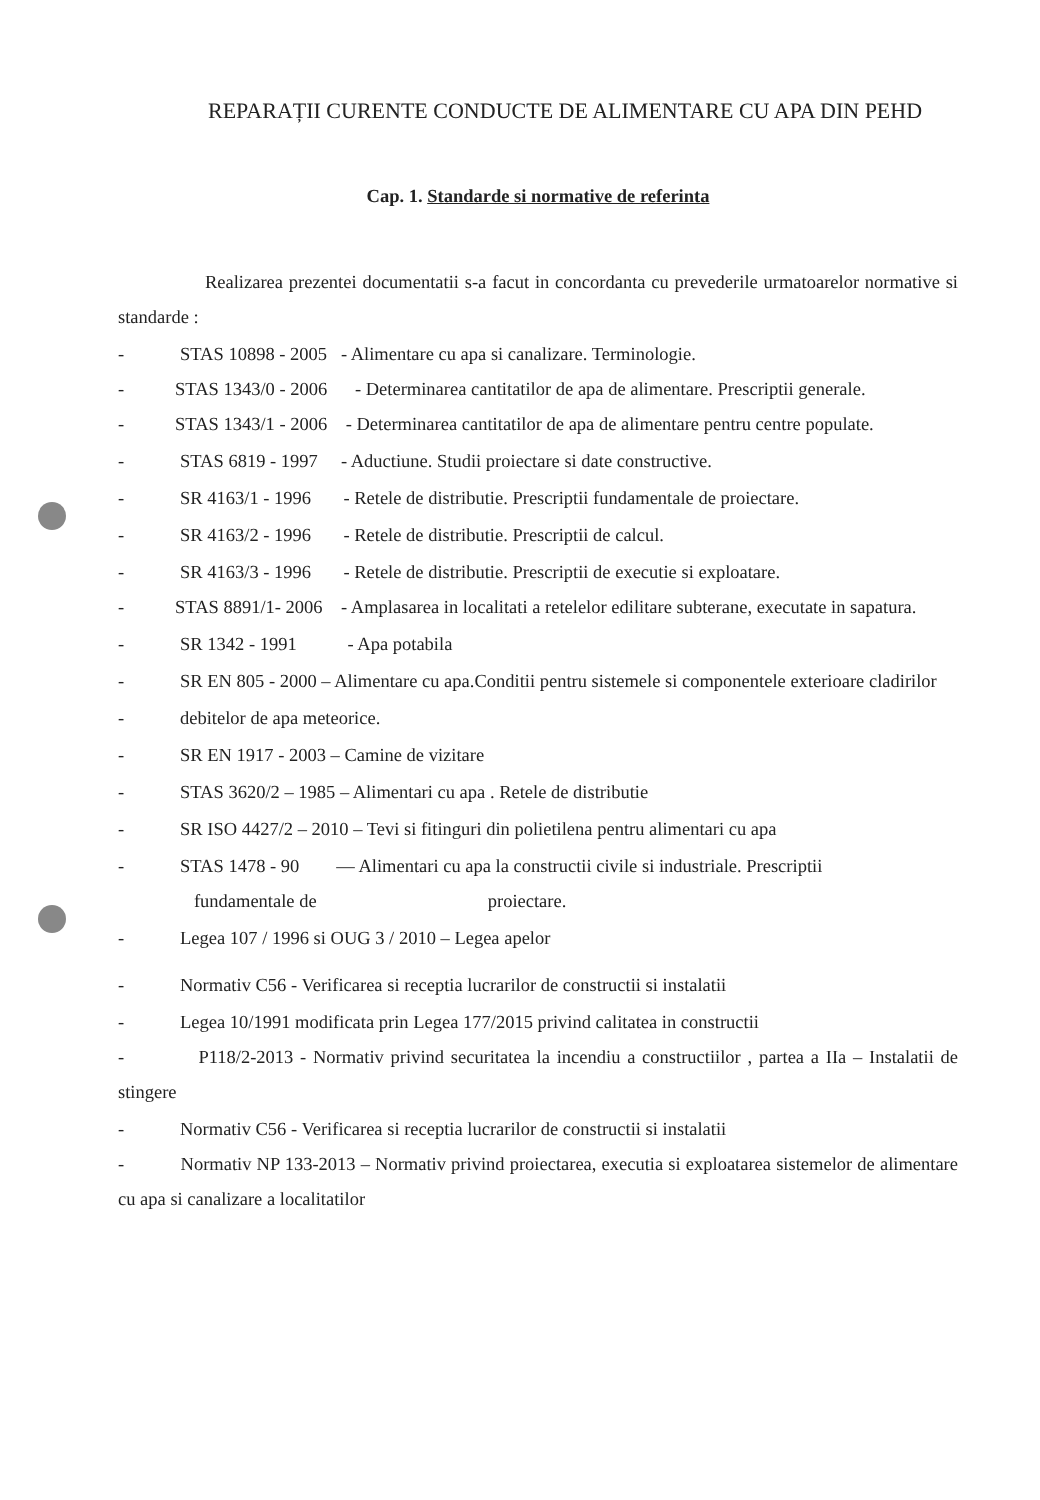REPARAȚII CURENTE CONDUCTE DE ALIMENTARE CU APA DIN PEHD
Cap. 1. Standarde si normative de referinta
Realizarea prezentei documentatii s-a facut in concordanta cu prevederile urmatoarelor normative si standarde :
- STAS 10898 - 2005 - Alimentare cu apa si canalizare. Terminologie.
- STAS 1343/0 - 2006 - Determinarea cantitatilor de apa de alimentare. Prescriptii generale.
- STAS 1343/1 - 2006 - Determinarea cantitatilor de apa de alimentare pentru centre populate.
- STAS 6819 - 1997 - Aductiune. Studii proiectare si date constructive.
- SR 4163/1 - 1996 - Retele de distributie. Prescriptii fundamentale de proiectare.
- SR 4163/2 - 1996 - Retele de distributie. Prescriptii de calcul.
- SR 4163/3 - 1996 - Retele de distributie. Prescriptii de executie si exploatare.
- STAS 8891/1- 2006 - Amplasarea in localitati a retelelor edilitare subterane, executate in sapatura.
- SR 1342 - 1991 - Apa potabila
- SR EN 805 - 2000 – Alimentare cu apa.Conditii pentru sistemele si componentele exterioare cladirilor
- debitelor de apa meteorice.
- SR EN 1917 - 2003 – Camine de vizitare
- STAS 3620/2 – 1985 – Alimentari cu apa . Retele de distributie
- SR ISO 4427/2 – 2010 – Tevi si fitinguri din polietilena pentru alimentari cu apa
- STAS 1478 - 90 — Alimentari cu apa la constructii civile si industriale. Prescriptii
fundamentale de proiectare.
- Legea 107 / 1996 si OUG 3 / 2010 – Legea apelor
- Normativ C56 - Verificarea si receptia lucrarilor de constructii si instalatii
- Legea 10/1991 modificata prin Legea 177/2015 privind calitatea in constructii
- P118/2-2013 - Normativ privind securitatea la incendiu a constructiilor , partea a IIa – Instalatii de stingere
- Normativ C56 - Verificarea si receptia lucrarilor de constructii si instalatii
- Normativ NP 133-2013 – Normativ privind proiectarea, executia si exploatarea sistemelor de alimentare cu apa si canalizare a localitatilor